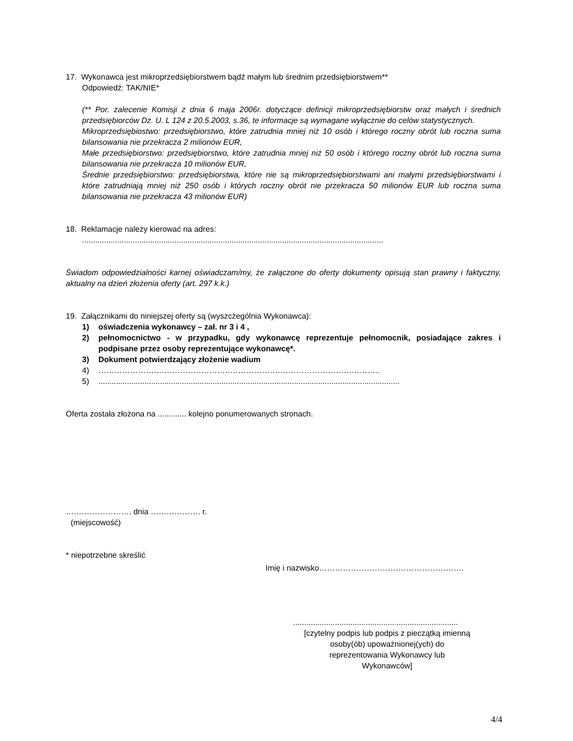17. Wykonawca jest mikroprzedsiębiorstwem bądź małym lub średnim przedsiębiorstwem**
Odpowiedź: TAK/NIE*
(** Por. zalecenie Komisji z dnia 6 maja 2006r. dotyczące definicji mikroprzedsiębiorstw oraz małych i średnich przedsiębiorców Dz. U. L 124 z 20.5.2003, s.36, te informacje są wymagane wyłącznie do celów statystycznych.
Mikroprzedsiębiostwo: przedsiębiorstwo, które zatrudnia mniej niż 10 osób i którego roczny obrót lub roczna suma bilansowania nie przekracza 2 milionów EUR,
Małe przedsiębiorstwo: przedsiębiorstwo, które zatrudnia mniej niż 50 osób i którego roczny obrót lub roczna suma bilansowania nie przekracza 10 milionów EUR,
Średnie przedsiębiorstwo: przedsiębiorstwa, które nie są mikroprzedsiębiorstwami ani małymi przedsiębiorstwami i które zatrudniają mniej niż 250 osób i których roczny obrót nie przekracza 50 milionów EUR lub roczna suma bilansowania nie przekracza 43 milionów EUR)
18. Reklamacje należy kierować na adres:
.........................................................................................................................................
Świadom odpowiedzialności karnej oświadczam/my, że załączone do oferty dokumenty opisują stan prawny i faktyczny, aktualny na dzień złożenia oferty (art. 297 k.k.)
19. Załącznikami do niniejszej oferty są (wyszczególnia Wykonawca):
1) oświadczenia wykonawcy – zał. nr 3 i 4 ,
2) pełnomocnictwo - w przypadku, gdy wykonawcę reprezentuje pełnomocnik, posiadające zakres i podpisane przez osoby reprezentujące wykonawcę*.
3) Dokument potwierdzający złożenie wadium
4) ……………………………………………………………………………………………..
5).........................................................................................................................................
Oferta została złożona na ............. kolejno ponumerowanych stronach.
……………………. dnia ………………. r.
(miejscowość)
* niepotrzebne skreślić
Imię i nazwisko……………………………………………….
...........................................................................
[czytelny podpis lub podpis z pieczątką imienną osoby(ób) upoważnionej(ych) do reprezentowania Wykonawcy lub Wykonawców]
4/4